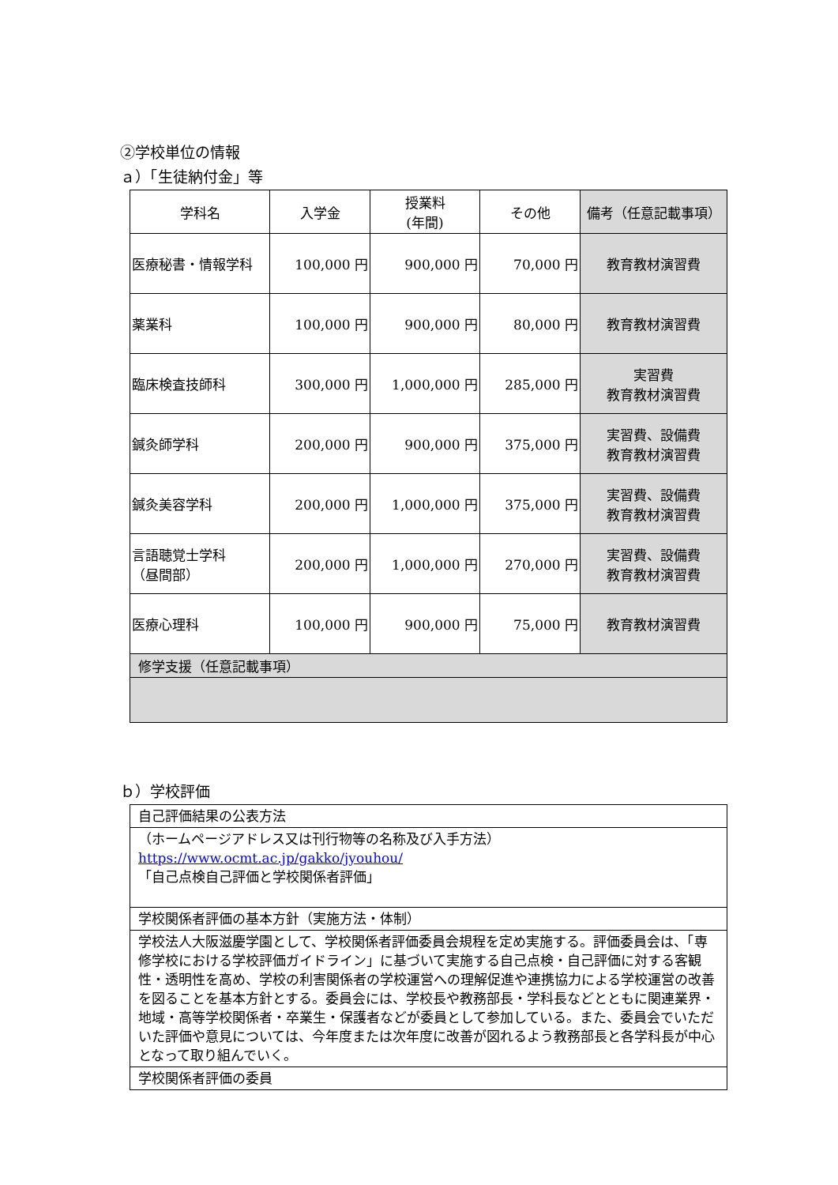②学校単位の情報
ａ）「生徒納付金」等
| 学科名 | 入学金 | 授業料 (年間) | その他 | 備考（任意記載事項） |
| --- | --- | --- | --- | --- |
| 医療秘書・情報学科 | 100,000 円 | 900,000 円 | 70,000 円 | 教育教材演習費 |
| 薬業科 | 100,000 円 | 900,000 円 | 80,000 円 | 教育教材演習費 |
| 臨床検査技師科 | 300,000 円 | 1,000,000 円 | 285,000 円 | 実習費 教育教材演習費 |
| 鍼灸師学科 | 200,000 円 | 900,000 円 | 375,000 円 | 実習費、設備費 教育教材演習費 |
| 鍼灸美容学科 | 200,000 円 | 1,000,000 円 | 375,000 円 | 実習費、設備費 教育教材演習費 |
| 言語聴覚士学科 （昼間部） | 200,000 円 | 1,000,000 円 | 270,000 円 | 実習費、設備費 教育教材演習費 |
| 医療心理科 | 100,000 円 | 900,000 円 | 75,000 円 | 教育教材演習費 |
| 修学支援（任意記載事項） | | | | |
ｂ）学校評価
| 自己評価結果の公表方法 |
| （ホームページアドレス又は刊行物等の名称及び入手方法） https://www.ocmt.ac.jp/gakko/jyouhou/ 「自己点検自己評価と学校関係者評価」 |
| 学校関係者評価の基本方針（実施方法・体制） |
| 学校法人大阪滋慶学園として、学校関係者評価委員会規程を定め実施する。評価委員会は、「専修学校における学校評価ガイドライン」に基づいて実施する自己点検・自己評価に対する客観性・透明性を高め、学校の利害関係者の学校運営への理解促進や連携協力による学校運営の改善を図ることを基本方針とする。委員会には、学校長や教務部長・学科長などとともに関連業界・地域・高等学校関係者・卒業生・保護者などが委員として参加している。また、委員会でいただいた評価や意見については、今年度または次年度に改善が図れるよう教務部長と各学科長が中心となって取り組んでいく。 |
| 学校関係者評価の委員 |